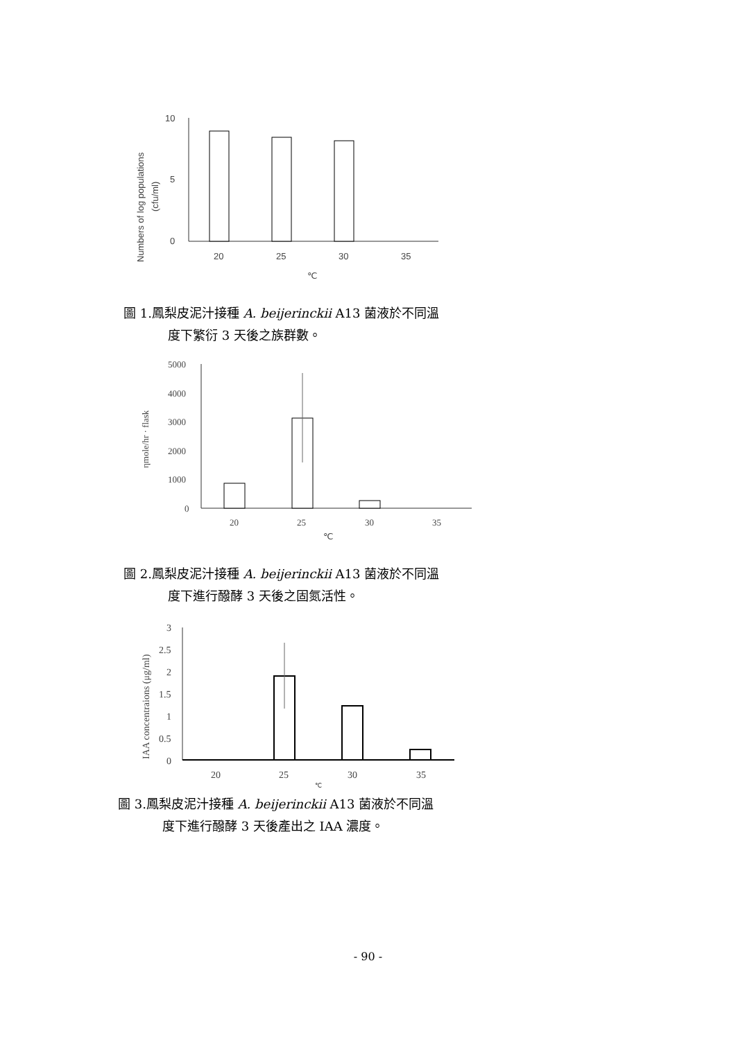10
5
0
20
25
30
35
℃
Numbers of log populations
(cfu/ml)
圖 1.鳳梨皮泥汁接種 A. beijerinckii A13 菌液於不同溫
度下繁衍 3 天後之族群數。
5000
4000
3000
2000
1000
0
20
25
30
35
℃
ηmole/hr · flask
圖 2.鳳梨皮泥汁接種 A. beijerinckii A13 菌液於不同溫
度下進行醱酵 3 天後之固氮活性。
3
2.5
2
1.5
1
0.5
0
20
25
30
35
℃
IAA concentraions (μg/ml)
圖 3.鳳梨皮泥汁接種 A. beijerinckii A13 菌液於不同溫
度下進行醱酵 3 天後產出之 IAA 濃度。
- 90 -